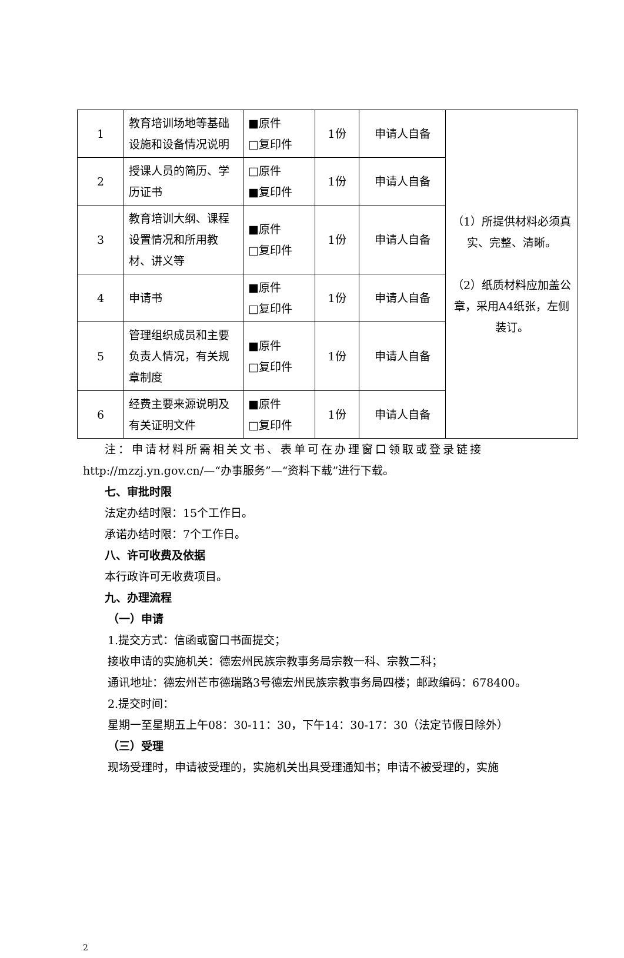| 1 | 教育培训场地等基础设施和设备情况说明 | ■原件 □复印件 | 1份 | 申请人自备 | （1）所提供材料必须真实、完整、清晰。 （2）纸质材料应加盖公章，采用A4纸张，左侧装订。 |
| 2 | 授课人员的简历、学历证书 | □原件 ■复印件 | 1份 | 申请人自备 | |
| 3 | 教育培训大纲、课程设置情况和所用教材、讲义等 | ■原件 □复印件 | 1份 | 申请人自备 | |
| 4 | 申请书 | ■原件 □复印件 | 1份 | 申请人自备 | |
| 5 | 管理组织成员和主要负责人情况，有关规章制度 | ■原件 □复印件 | 1份 | 申请人自备 | |
| 6 | 经费主要来源说明及有关证明文件 | ■原件 □复印件 | 1份 | 申请人自备 | |
注：申请材料所需相关文书、表单可在办理窗口领取或登录链接
http://mzzj.yn.gov.cn/—“办事服务”—“资料下载”进行下载。
七、审批时限
法定办结时限：15个工作日。
承诺办结时限：7个工作日。
八、许可收费及依据
本行政许可无收费项目。
九、办理流程
（一）申请
1.提交方式：信函或窗口书面提交；
接收申请的实施机关：德宏州民族宗教事务局宗教一科、宗教二科；
通讯地址：德宏州芒市德瑞路3号德宏州民族宗教事务局四楼；邮政编码：678400。
2.提交时间：
星期一至星期五上午08：30-11：30，下午14：30-17：30（法定节假日除外）
（三）受理
现场受理时，申请被受理的，实施机关出具受理通知书；申请不被受理的，实施
2